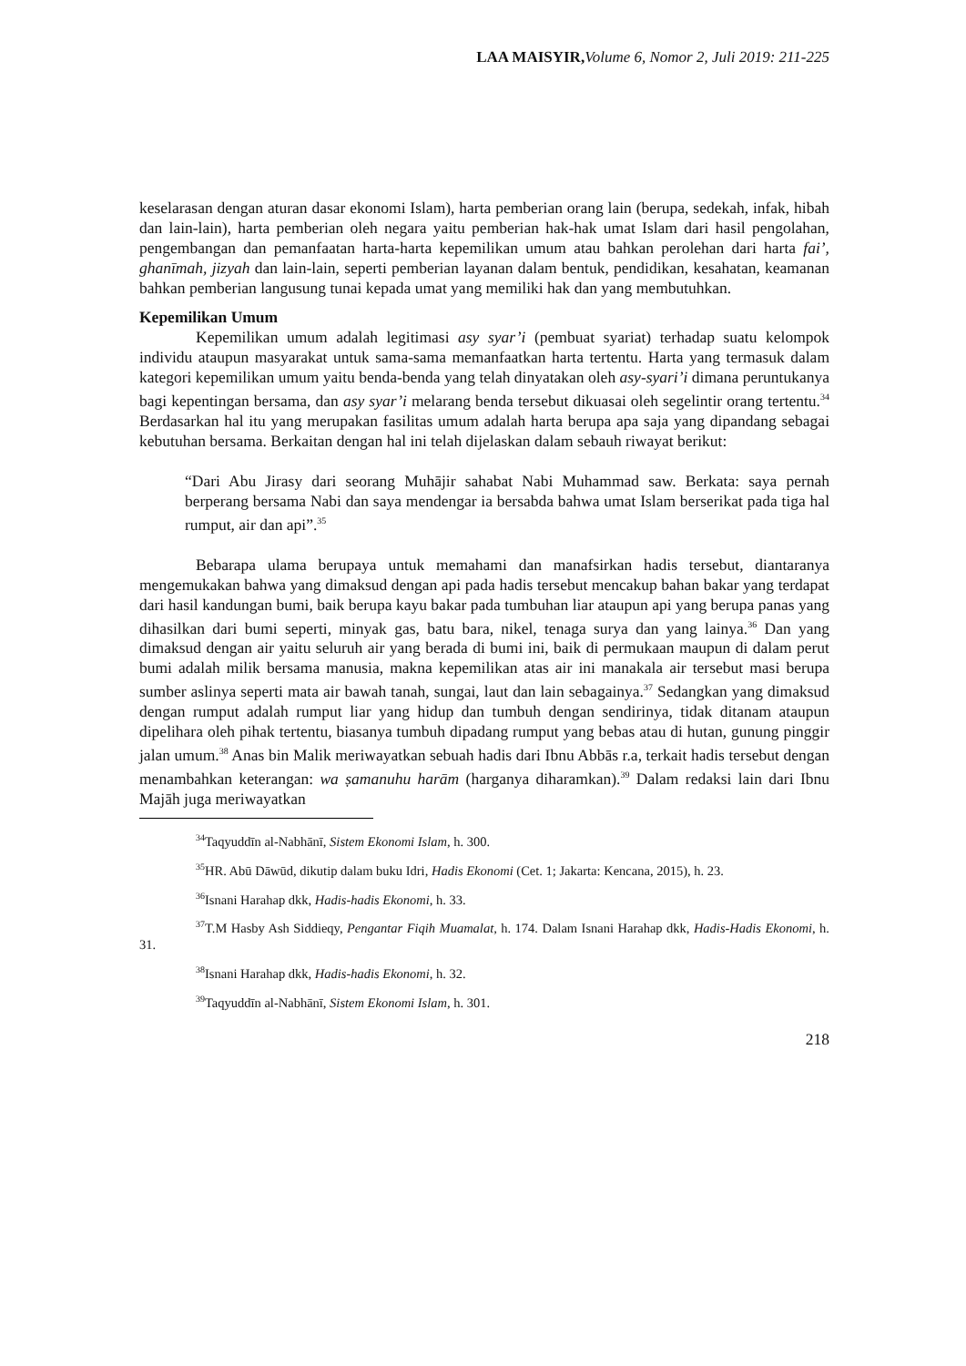LAA MAISYIR, Volume 6, Nomor 2, Juli 2019: 211-225
keselarasan dengan aturan dasar ekonomi Islam), harta pemberian orang lain (berupa, sedekah, infak, hibah dan lain-lain), harta pemberian oleh negara yaitu pemberian hak-hak umat Islam dari hasil pengolahan, pengembangan dan pemanfaatan harta-harta kepemilikan umum atau bahkan perolehan dari harta fai’, ghanīmah, jizyah dan lain-lain, seperti pemberian layanan dalam bentuk, pendidikan, kesahatan, keamanan bahkan pemberian langusung tunai kepada umat yang memiliki hak dan yang membutuhkan.
Kepemilikan Umum
Kepemilikan umum adalah legitimasi asy syar’i (pembuat syariat) terhadap suatu kelompok individu ataupun masyarakat untuk sama-sama memanfaatkan harta tertentu. Harta yang termasuk dalam kategori kepemilikan umum yaitu benda-benda yang telah dinyatakan oleh asy-syari’i dimana peruntukanya bagi kepentingan bersama, dan asy syar’i melarang benda tersebut dikuasai oleh segelintir orang tertentu.<sup>34</sup> Berdasarkan hal itu yang merupakan fasilitas umum adalah harta berupa apa saja yang dipandang sebagai kebutuhan bersama. Berkaitan dengan hal ini telah dijelaskan dalam sebauh riwayat berikut:
“Dari Abu Jirasy dari seorang Muhājir sahabat Nabi Muhammad saw. Berkata: saya pernah berperang bersama Nabi dan saya mendengar ia bersabda bahwa umat Islam berserikat pada tiga hal rumput, air dan api”.<sup>35</sup>
Bebarapa ulama berupaya untuk memahami dan manafsirkan hadis tersebut, diantaranya mengemukakan bahwa yang dimaksud dengan api pada hadis tersebut mencakup bahan bakar yang terdapat dari hasil kandungan bumi, baik berupa kayu bakar pada tumbuhan liar ataupun api yang berupa panas yang dihasilkan dari bumi seperti, minyak gas, batu bara, nikel, tenaga surya dan yang lainya.<sup>36</sup> Dan yang dimaksud dengan air yaitu seluruh air yang berada di bumi ini, baik di permukaan maupun di dalam perut bumi adalah milik bersama manusia, makna kepemilikan atas air ini manakala air tersebut masi berupa sumber aslinya seperti mata air bawah tanah, sungai, laut dan lain sebagainya.<sup>37</sup> Sedangkan yang dimaksud dengan rumput adalah rumput liar yang hidup dan tumbuh dengan sendirinya, tidak ditanam ataupun dipelihara oleh pihak tertentu, biasanya tumbuh dipadang rumput yang bebas atau di hutan, gunung pinggir jalan umum.<sup>38</sup> Anas bin Malik meriwayatkan sebuah hadis dari Ibnu Abbās r.a, terkait hadis tersebut dengan menambahkan keterangan: wa ṣamanuhu harām (harganya diharamkan).<sup>39</sup> Dalam redaksi lain dari Ibnu Majāh juga meriwayatkan
<sup>34</sup> Taqyuddīn al-Nabhānī, Sistem Ekonomi Islam, h. 300.
<sup>35</sup>HR. Abū Dāwūd, dikutip dalam buku Idri, Hadis Ekonomi (Cet. 1; Jakarta: Kencana, 2015), h. 23.
<sup>36</sup> Isnani Harahap dkk, Hadis-hadis Ekonomi, h. 33.
<sup>37</sup> T.M Hasby Ash Siddieqy, Pengantar Fiqih Muamalat, h. 174. Dalam Isnani Harahap dkk, Hadis-Hadis Ekonomi, h. 31.
<sup>38</sup> Isnani Harahap dkk, Hadis-hadis Ekonomi, h. 32.
<sup>39</sup> Taqyuddīn al-Nabhānī, Sistem Ekonomi Islam, h. 301.
218